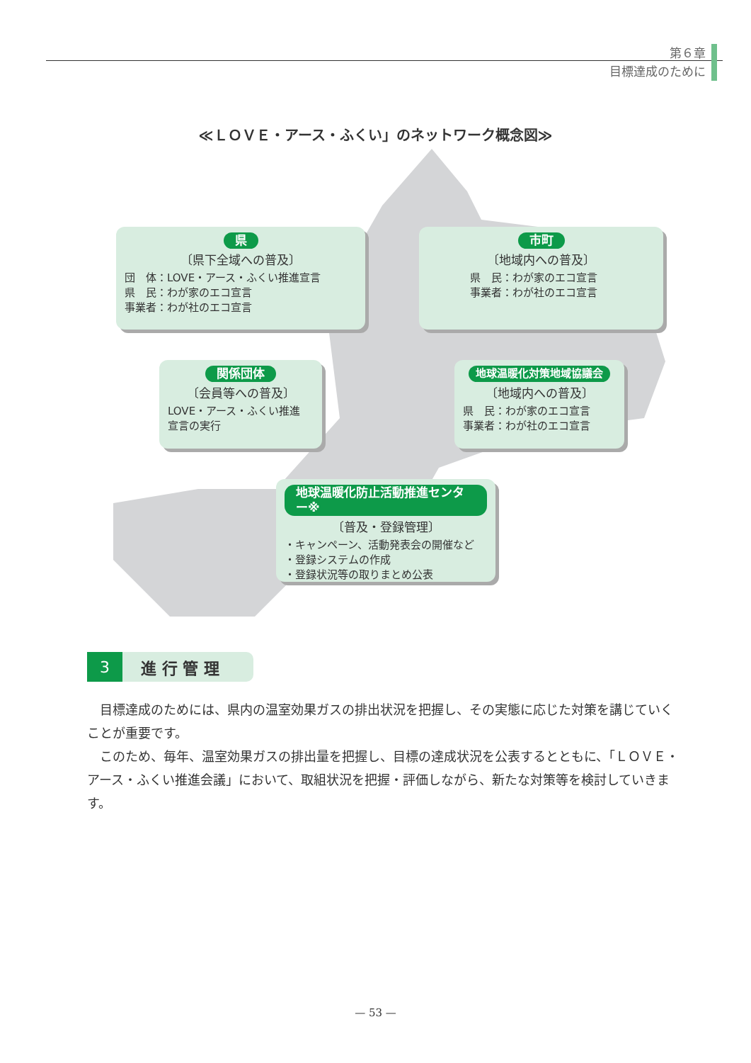第６章
目標達成のために
≪ＬＯＶＥ・アース・ふくい」のネットワーク概念図≫
県
〔県下全域への普及〕
団　体：LOVE・アース・ふくい推進宣言
県　民：わが家のエコ宣言
事業者：わが社のエコ宣言
市町
〔地域内への普及〕
県　民：わが家のエコ宣言
事業者：わが社のエコ宣言
関係団体
〔会員等への普及〕
LOVE・アース・ふくい推進
宣言の実行
地球温暖化対策地域協議会
〔地域内への普及〕
県　民：わが家のエコ宣言
事業者：わが社のエコ宣言
地球温暖化防止活動推進センター※
〔普及・登録管理〕
・キャンペーン、活動発表会の開催など
・登録システムの作成
・登録状況等の取りまとめ公表
3 進 行 管 理
目標達成のためには、県内の温室効果ガスの排出状況を把握し、その実態に応じた対策を講じていくことが重要です。
このため、毎年、温室効果ガスの排出量を把握し、目標の達成状況を公表するとともに、「ＬＯＶＥ・アース・ふくい推進会議」において、取組状況を把握・評価しながら、新たな対策等を検討していきます。
— 53 —